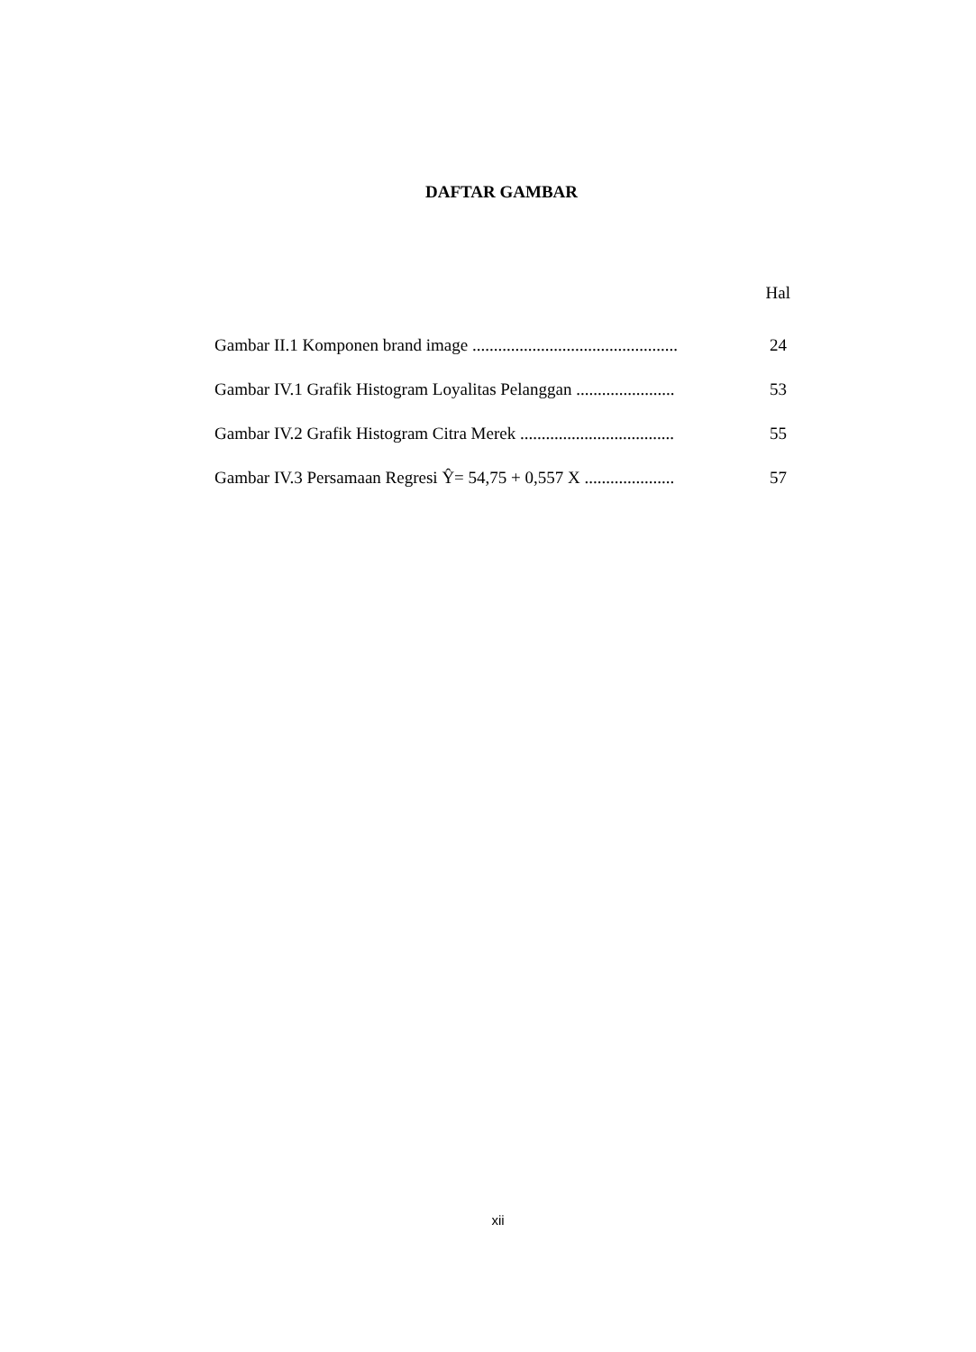DAFTAR GAMBAR
Hal
| Gambar II.1 Komponen brand image ................................................ | 24 |
| Gambar IV.1 Grafik Histogram Loyalitas Pelanggan ....................... | 53 |
| Gambar IV.2 Grafik Histogram Citra Merek .................................... | 55 |
| Gambar IV.3 Persamaan Regresi Ŷ= 54,75 + 0,557 X ..................... | 57 |
xii